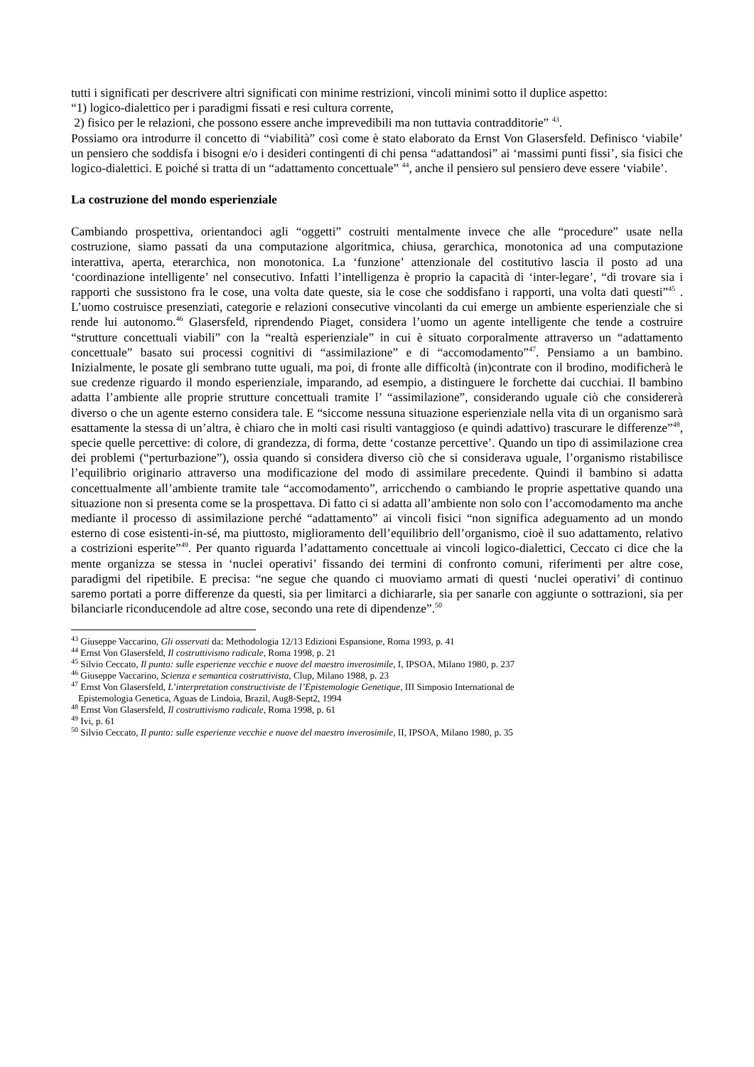tutti i significati per descrivere altri significati con minime restrizioni, vincoli minimi sotto il duplice aspetto:
“1) logico-dialettico per i paradigmi fissati e resi cultura corrente,
2) fisico per le relazioni, che possono essere anche imprevedibili ma non tuttavia contradditorie” <sup>43</sup>.
Possiamo ora introdurre il concetto di “viabilità” così come è stato elaborato da Ernst Von Glasersfeld. Definisco ‘viabile’ un pensiero che soddisfa i bisogni e/o i desideri contingenti di chi pensa “adattandosi” ai ‘massimi punti fissi’, sia fisici che logico-dialettici. E poiché si tratta di un “adattamento concettuale” <sup>44</sup>, anche il pensiero sul pensiero deve essere ‘viabile’.
La costruzione del mondo esperienziale
Cambiando prospettiva, orientandoci agli “oggetti” costruiti mentalmente invece che alle “procedure” usate nella costruzione, siamo passati da una computazione algoritmica, chiusa, gerarchica, monotonica ad una computazione interattiva, aperta, eterarchica, non monotonica. La ‘funzione’ attenzionale del costitutivo lascia il posto ad una ‘coordinazione intelligente’ nel consecutivo. Infatti l’intelligenza è proprio la capacità di ‘inter-legare’, “di trovare sia i rapporti che sussistono fra le cose, una volta date queste, sia le cose che soddisfano i rapporti, una volta dati questi”<sup>45</sup> . L’uomo costruisce presenziati, categorie e relazioni consecutive vincolanti da cui emerge un ambiente esperienziale che si rende lui autonomo.<sup>46</sup> Glasersfeld, riprendendo Piaget, considera l’uomo un agente intelligente che tende a costruire “strutture concettuali viabili” con la “realtà esperienziale” in cui è situato corporalmente attraverso un “adattamento concettuale” basato sui processi cognitivi di “assimilazione” e di “accomodamento”<sup>47</sup>. Pensiamo a un bambino. Inizialmente, le posate gli sembrano tutte uguali, ma poi, di fronte alle difficoltà (in)contrate con il brodino, modificherà le sue credenze riguardo il mondo esperienziale, imparando, ad esempio, a distinguere le forchette dai cucchiai. Il bambino adatta l’ambiente alle proprie strutture concettuali tramite l’ “assimilazione”, considerando uguale ciò che considererà diverso o che un agente esterno considera tale. E “siccome nessuna situazione esperienziale nella vita di un organismo sarà esattamente la stessa di un’altra, è chiaro che in molti casi risulti vantaggioso (e quindi adattivo) trascurare le differenze”<sup>48</sup>, specie quelle percettive: di colore, di grandezza, di forma, dette ‘costanze percettive’. Quando un tipo di assimilazione crea dei problemi (“perturbazione”), ossia quando si considera diverso ciò che si considerava uguale, l’organismo ristabilisce l’equilibrio originario attraverso una modificazione del modo di assimilare precedente. Quindi il bambino si adatta concettualmente all’ambiente tramite tale “accomodamento”, arricchendo o cambiando le proprie aspettative quando una situazione non si presenta come se la prospettava. Di fatto ci si adatta all’ambiente non solo con l’accomodamento ma anche mediante il processo di assimilazione perché “adattamento” ai vincoli fisici “non significa adeguamento ad un mondo esterno di cose esistenti-in-sé, ma piuttosto, miglioramento dell’equilibrio dell’organismo, cioè il suo adattamento, relativo a costrizioni esperite”<sup>49</sup>. Per quanto riguarda l’adattamento concettuale ai vincoli logico-dialettici, Ceccato ci dice che la mente organizza se stessa in ‘nuclei operativi’ fissando dei termini di confronto comuni, riferimenti per altre cose, paradigmi del ripetibile. E precisa: “ne segue che quando ci muoviamo armati di questi ‘nuclei operativi’ di continuo saremo portati a porre differenze da questi, sia per limitarci a dichiararle, sia per sanarle con aggiunte o sottrazioni, sia per bilanciarle riconducendole ad altre cose, secondo una rete di dipendenze”.<sup>50</sup>
<sup>43</sup> Giuseppe Vaccarino, Gli osservati da: Methodologia 12/13 Edizioni Espansione, Roma 1993, p. 41
<sup>44</sup> Ernst Von Glasersfeld, Il costruttivismo radicale, Roma 1998, p. 21
<sup>45</sup> Silvio Ceccato, Il punto: sulle esperienze vecchie e nuove del maestro inverosimile, I, IPSOA, Milano 1980, p. 237
<sup>46</sup> Giuseppe Vaccarino, Scienza e semantica costruttivista, Clup, Milano 1988, p. 23
<sup>47</sup> Ernst Von Glasersfeld, L’interpretation constructiviste de l’Epistemologie Genetique, III Simposio International de
Epistemologia Genetica, Aguas de Lindoia, Brazil, Aug8-Sept2, 1994
<sup>48</sup> Ernst Von Glasersfeld, Il costruttivismo radicale, Roma 1998, p. 61
<sup>49</sup> Ivi, p. 61
<sup>50</sup> Silvio Ceccato, Il punto: sulle esperienze vecchie e nuove del maestro inverosimile, II, IPSOA, Milano 1980, p. 35